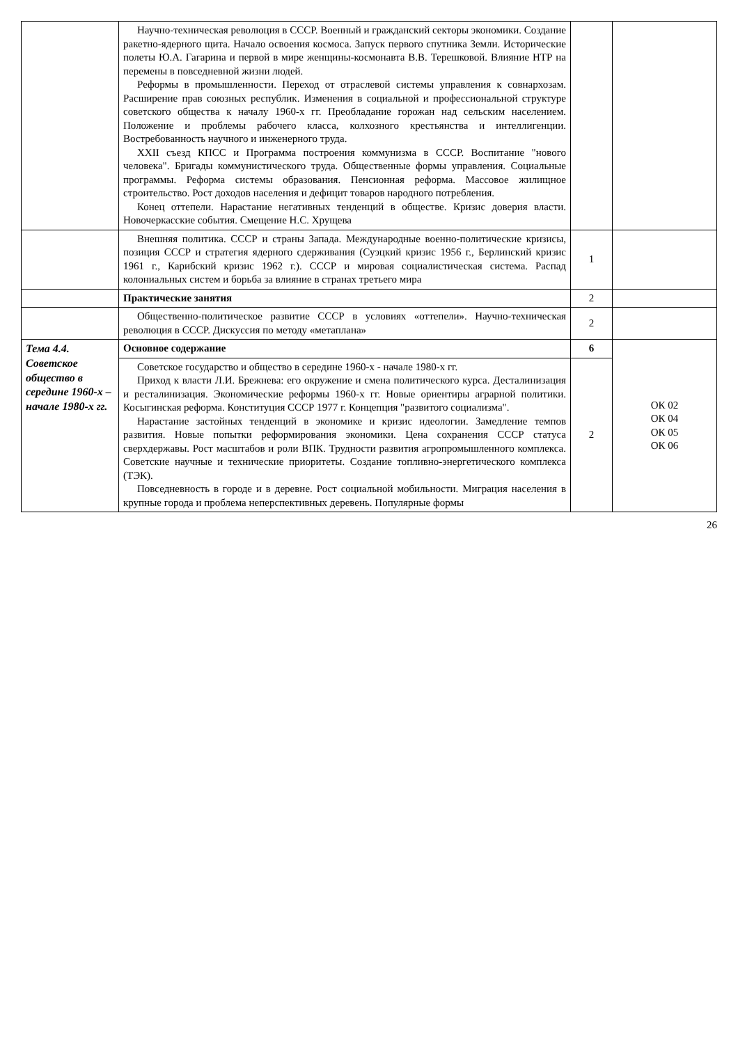| | Научно-техническая революция в СССР. Военный и гражданский секторы экономики. Создание ракетно-ядерного щита. Начало освоения космоса. Запуск первого спутника Земли. Исторические полеты Ю.А. Гагарина и первой в мире женщины-космонавта В.В. Терешковой. Влияние НТР на перемены в повседневной жизни людей. Реформы в промышленности. Переход от отраслевой системы управления к совнархозам. Расширение прав союзных республик. Изменения в социальной и профессиональной структуре советского общества к началу 1960-х гг. Преобладание горожан над сельским населением. Положение и проблемы рабочего класса, колхозного крестьянства и интеллигенции. Востребованность научного и инженерного труда. XXII съезд КПСС и Программа построения коммунизма в СССР. Воспитание "нового человека". Бригады коммунистического труда. Общественные формы управления. Социальные программы. Реформа системы образования. Пенсионная реформа. Массовое жилищное строительство. Рост доходов населения и дефицит товаров народного потребления. Конец оттепели. Нарастание негативных тенденций в обществе. Кризис доверия власти. Новочеркасские события. Смещение Н.С. Хрущева | | |
| | Внешняя политика. СССР и страны Запада. Международные военно-политические кризисы, позиция СССР и стратегия ядерного сдерживания (Суэцкий кризис 1956 г., Берлинский кризис 1961 г., Карибский кризис 1962 г.). СССР и мировая социалистическая система. Распад колониальных систем и борьба за влияние в странах третьего мира | 1 | |
| | Практические занятия | 2 | |
| | Общественно-политическое развитие СССР в условиях «оттепели». Научно-техническая революция в СССР. Дискуссия по методу «метаплана» | 2 | |
| Тема 4.4. Советское общество в середине 1960-х – начале 1980-х гг. | Основное содержание | 6 | ОК 02 ОК 04 ОК 05 ОК 06 |
| | Советское государство и общество в середине 1960-х - начале 1980-х гг. Приход к власти Л.И. Брежнева: его окружение и смена политического курса. Десталинизация и ресталинизация. Экономические реформы 1960-х гг. Новые ориентиры аграрной политики. Косыгинская реформа. Конституция СССР 1977 г. Концепция "развитого социализма". Нарастание застойных тенденций в экономике и кризис идеологии. Замедление темпов развития. Новые попытки реформирования экономики. Цена сохранения СССР статуса сверхдержавы. Рост масштабов и роли ВПК. Трудности развития агропромышленного комплекса. Советские научные и технические приоритеты. Создание топливно-энергетического комплекса (ТЭК). Повседневность в городе и в деревне. Рост социальной мобильности. Миграция населения в крупные города и проблема неперспективных деревень. Популярные формы | 2 | |
26